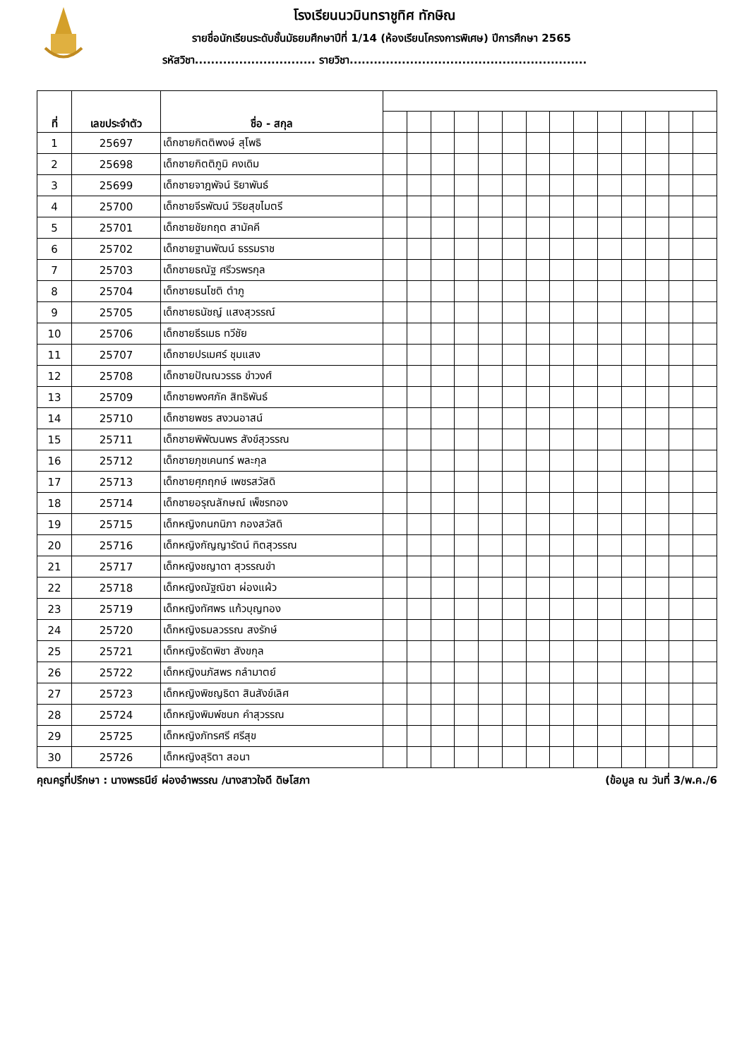โรงเรียนนวมินทราชูทิศ ทักษิณ
รายชื่อนักเรียนระดับชั้นมัธยมศึกษาปีที่ 1/14 (ห้องเรียนโครงการพิเศษ) ปีการศึกษา 2565
รหัสวิชา.............................. รายวิชา...........................................................
| ที่ | เลขประจำตัว | ชื่อ - สกุล | | | | | | | | | | | | | | |
| --- | --- | --- | --- | --- | --- | --- | --- | --- | --- | --- | --- | --- | --- | --- | --- | --- |
| 1 | 25697 | เด็กชายกิตติพงษ์ สุโพธิ | | | | | | | | | | | | | | |
| 2 | 25698 | เด็กชายกิตติภูมิ คงเดิม | | | | | | | | | | | | | | |
| 3 | 25699 | เด็กชายจาฎพัจน์ ริยาพันธ์ | | | | | | | | | | | | | | |
| 4 | 25700 | เด็กชายจีรพัฒน์ วิริยสุขไมตรี | | | | | | | | | | | | | | |
| 5 | 25701 | เด็กชายชัยกฤต สามัคคี | | | | | | | | | | | | | | |
| 6 | 25702 | เด็กชายฐานพัฒน์ ธรรมราช | | | | | | | | | | | | | | |
| 7 | 25703 | เด็กชายธณัฐ ศรีวรพรกุล | | | | | | | | | | | | | | |
| 8 | 25704 | เด็กชายธนโชติ ตำภู | | | | | | | | | | | | | | |
| 9 | 25705 | เด็กชายธนัชญ์ แสงสุวรรณ์ | | | | | | | | | | | | | | |
| 10 | 25706 | เด็กชายธีรเมธ ทวีชัย | | | | | | | | | | | | | | |
| 11 | 25707 | เด็กชายปรเมศร์ ชุมแสง | | | | | | | | | | | | | | |
| 12 | 25708 | เด็กชายปัณณวรรธ ขำวงศ์ | | | | | | | | | | | | | | |
| 13 | 25709 | เด็กชายพงศภัค สิทธิพันธ์ | | | | | | | | | | | | | | |
| 14 | 25710 | เด็กชายพชร สงวนอาสน์ | | | | | | | | | | | | | | |
| 15 | 25711 | เด็กชายพิพัฒนพร สังข์สุวรรณ | | | | | | | | | | | | | | |
| 16 | 25712 | เด็กชายภุชเคนทร์ พละกุล | | | | | | | | | | | | | | |
| 17 | 25713 | เด็กชายศุภฤกษ์ เพชรสวัสดิ | | | | | | | | | | | | | | |
| 18 | 25714 | เด็กชายอรุณลักษณ์ เพ็ชรทอง | | | | | | | | | | | | | | |
| 19 | 25715 | เด็กหญิงกนกนิภา กองสวัสดิ | | | | | | | | | | | | | | |
| 20 | 25716 | เด็กหญิงกัญญารัตน์ ทิตสุวรรณ | | | | | | | | | | | | | | |
| 21 | 25717 | เด็กหญิงชญาดา สุวรรณขำ | | | | | | | | | | | | | | |
| 22 | 25718 | เด็กหญิงณัฐณิชา ผ่องแผ้ว | | | | | | | | | | | | | | |
| 23 | 25719 | เด็กหญิงทัศพร แก้วบุญทอง | | | | | | | | | | | | | | |
| 24 | 25720 | เด็กหญิงธมลวรรณ สงรักษ์ | | | | | | | | | | | | | | |
| 25 | 25721 | เด็กหญิงธัตพิชา สังขกุล | | | | | | | | | | | | | | |
| 26 | 25722 | เด็กหญิงนภัสพร กลำมาตย์ | | | | | | | | | | | | | | |
| 27 | 25723 | เด็กหญิงพิชญธิดา สินสังข์เลิศ | | | | | | | | | | | | | | |
| 28 | 25724 | เด็กหญิงพิมพ์ชนก คำสุวรรณ | | | | | | | | | | | | | | |
| 29 | 25725 | เด็กหญิงภัทรศรี ศรีสุข | | | | | | | | | | | | | | |
| 30 | 25726 | เด็กหญิงสุริตา สอนา | | | | | | | | | | | | | | |
คุณครูที่ปรึกษา : นางพรธนีย์ ผ่องอำพรรณ /นางสาวใจดี ดิษโสภา (ข้อมูล ณ วันที่ 3/พ.ค./6